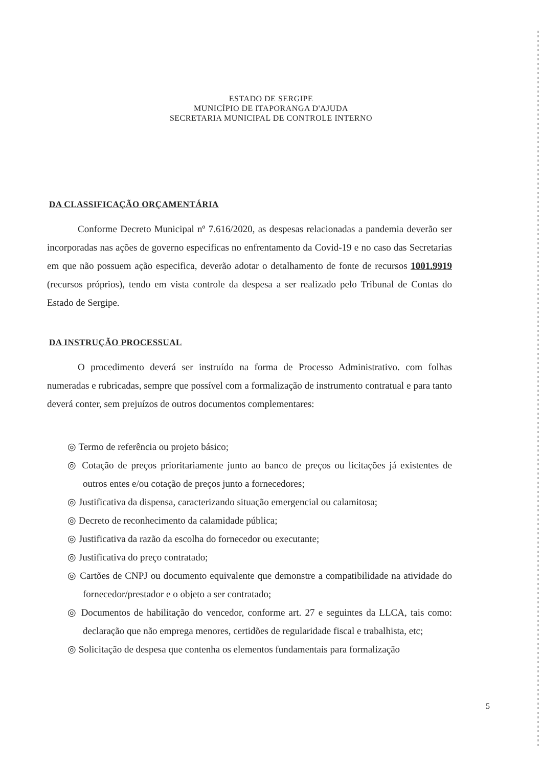ESTADO DE SERGIPE
MUNICÍPIO DE ITAPORANGA D'AJUDA
SECRETARIA MUNICIPAL DE CONTROLE INTERNO
DA CLASSIFICAÇÃO ORÇAMENTÁRIA
Conforme Decreto Municipal nº 7.616/2020, as despesas relacionadas a pandemia deverão ser incorporadas nas ações de governo especificas no enfrentamento da Covid-19 e no caso das Secretarias em que não possuem ação especifica, deverão adotar o detalhamento de fonte de recursos 1001.9919 (recursos próprios), tendo em vista controle da despesa a ser realizado pelo Tribunal de Contas do Estado de Sergipe.
DA INSTRUÇÃO PROCESSUAL
O procedimento deverá ser instruído na forma de Processo Administrativo. com folhas numeradas e rubricadas, sempre que possível com a formalização de instrumento contratual e para tanto deverá conter, sem prejuízos de outros documentos complementares:
◎ Termo de referência ou projeto básico;
◎ Cotação de preços prioritariamente junto ao banco de preços ou licitações já existentes de outros entes e/ou cotação de preços junto a fornecedores;
◎ Justificativa da dispensa, caracterizando situação emergencial ou calamitosa;
◎ Decreto de reconhecimento da calamidade pública;
◎ Justificativa da razão da escolha do fornecedor ou executante;
◎ Justificativa do preço contratado;
◎ Cartões de CNPJ ou documento equivalente que demonstre a compatibilidade na atividade do fornecedor/prestador e o objeto a ser contratado;
◎ Documentos de habilitação do vencedor, conforme art. 27 e seguintes da LLCA, tais como: declaração que não emprega menores, certidões de regularidade fiscal e trabalhista, etc;
◎ Solicitação de despesa que contenha os elementos fundamentais para formalização
5